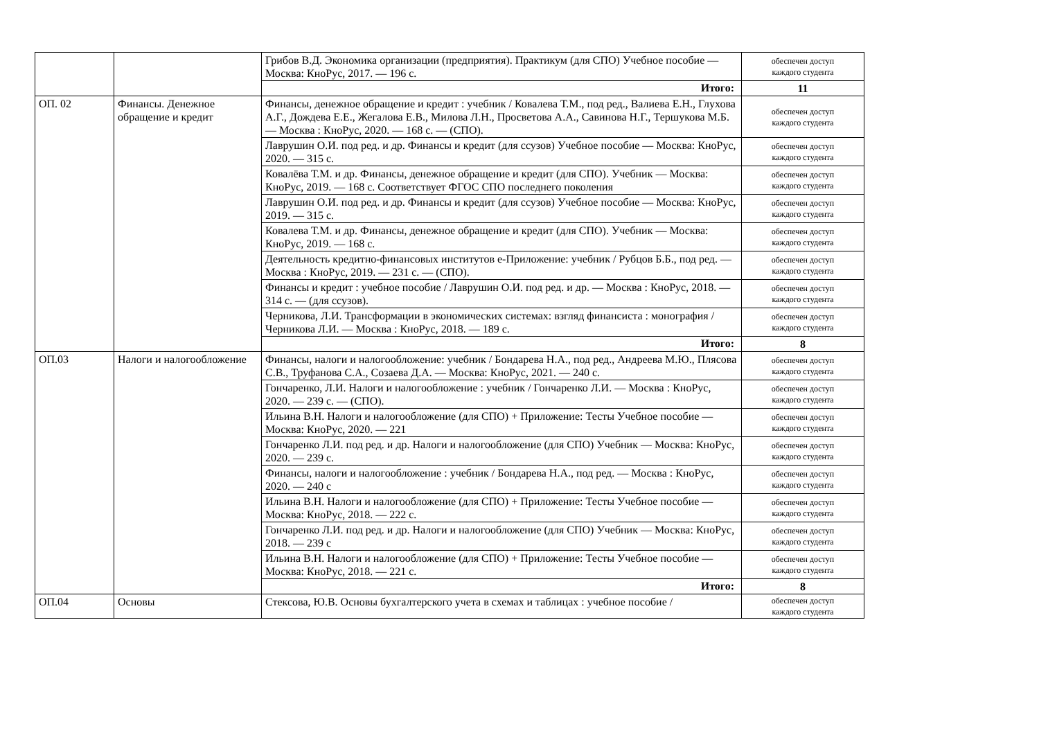| | | Грибов В.Д. Экономика организации (предприятия). Практикум (для СПО) Учебное пособие — Москва: КноРус, 2017. — 196 с. | обеспечен доступ каждого студента |
| | | Итого: | 11 |
| ОП. 02 | Финансы. Денежное обращение и кредит | Финансы, денежное обращение и кредит : учебник / Ковалева Т.М., под ред., Валиева Е.Н., Глухова А.Г., Дождева Е.Е., Жегалова Е.В., Милова Л.Н., Просветова А.А., Савинова Н.Г., Тершукова М.Б. — Москва : КноРус, 2020. — 168 с. — (СПО). | обеспечен доступ каждого студента |
| | | Лаврушин О.И. под ред. и др. Финансы и кредит (для ссузов) Учебное пособие — Москва: КноРус, 2020. — 315 с. | обеспечен доступ каждого студента |
| | | Ковалёва Т.М. и др. Финансы, денежное обращение и кредит (для СПО). Учебник — Москва: КноРус, 2019. — 168 с. Соответствует ФГОС СПО последнего поколения | обеспечен доступ каждого студента |
| | | Лаврушин О.И. под ред. и др. Финансы и кредит (для ссузов) Учебное пособие — Москва: КноРус, 2019. — 315 с. | обеспечен доступ каждого студента |
| | | Ковалева Т.М. и др. Финансы, денежное обращение и кредит (для СПО). Учебник — Москва: КноРус, 2019. — 168 с. | обеспечен доступ каждого студента |
| | | Деятельность кредитно-финансовых институтов е-Приложение: учебник / Рубцов Б.Б., под ред. — Москва : КноРус, 2019. — 231 с. — (СПО). | обеспечен доступ каждого студента |
| | | Финансы и кредит : учебное пособие / Лаврушин О.И. под ред. и др. — Москва : КноРус, 2018. — 314 с. — (для ссузов). | обеспечен доступ каждого студента |
| | | Черникова, Л.И. Трансформации в экономических системах: взгляд финансиста : монография / Черникова Л.И. — Москва : КноРус, 2018. — 189 с. | обеспечен доступ каждого студента |
| | | Итого: | 8 |
| ОП.03 | Налоги и налогообложение | Финансы, налоги и налогообложение: учебник / Бондарева Н.А., под ред., Андреева М.Ю., Плясова С.В., Труфанова С.А., Созаева Д.А. — Москва: КноРус, 2021. — 240 с. | обеспечен доступ каждого студента |
| | | Гончаренко, Л.И. Налоги и налогообложение : учебник / Гончаренко Л.И. — Москва : КноРус, 2020. — 239 с. — (СПО). | обеспечен доступ каждого студента |
| | | Ильина В.Н. Налоги и налогообложение (для СПО) + Приложение: Тесты Учебное пособие — Москва: КноРус, 2020. — 221 | обеспечен доступ каждого студента |
| | | Гончаренко Л.И. под ред. и др. Налоги и налогообложение (для СПО) Учебник — Москва: КноРус, 2020. — 239 с. | обеспечен доступ каждого студента |
| | | Финансы, налоги и налогообложение : учебник / Бондарева Н.А., под ред. — Москва : КноРус, 2020. — 240 с | обеспечен доступ каждого студента |
| | | Ильина В.Н. Налоги и налогообложение (для СПО) + Приложение: Тесты Учебное пособие — Москва: КноРус, 2018. — 222 с. | обеспечен доступ каждого студента |
| | | Гончаренко Л.И. под ред. и др. Налоги и налогообложение (для СПО) Учебник — Москва: КноРус, 2018. — 239 с | обеспечен доступ каждого студента |
| | | Ильина В.Н. Налоги и налогообложение (для СПО) + Приложение: Тесты Учебное пособие — Москва: КноРус, 2018. — 221 с. | обеспечен доступ каждого студента |
| | | Итого: | 8 |
| ОП.04 | Основы | Стексова, Ю.В. Основы бухгалтерского учета в схемах и таблицах : учебное пособие / | обеспечен доступ каждого студента |